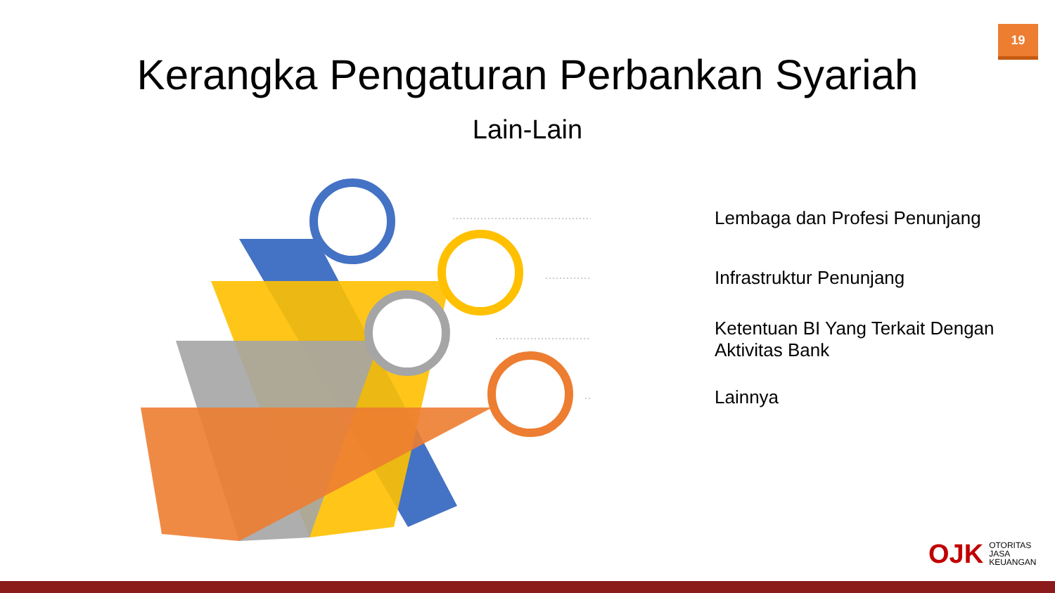19
Kerangka Pengaturan Perbankan Syariah
Lain-Lain
Lembaga dan Profesi Penunjang
Infrastruktur Penunjang
Ketentuan BI Yang Terkait Dengan
Aktivitas Bank
Lainnya
OJK OTORITAS
JASA
KEUANGAN